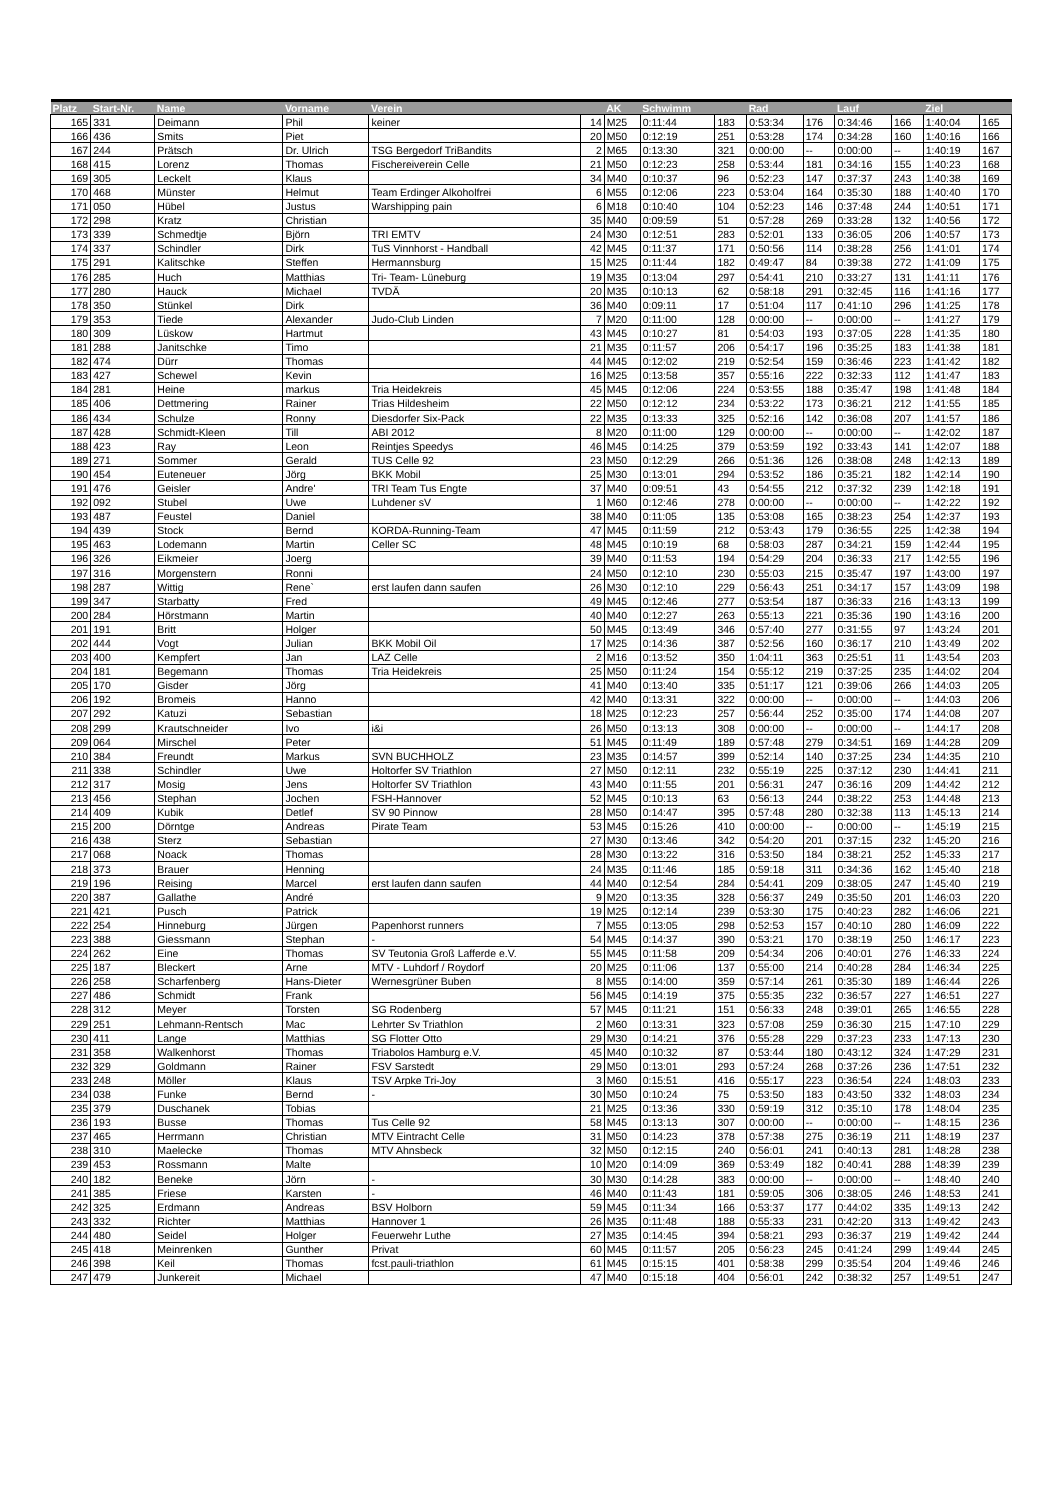| Platz | Start-Nr. | Name | Vorname | Verein | | AK | Schwimm | | Rad | | Lauf | | Ziel | |
| --- | --- | --- | --- | --- | --- | --- | --- | --- | --- | --- | --- | --- | --- | --- |
| 165 | 331 | Deimann | Phil | keiner | 14 | M25 | 0:11:44 | 183 | 0:53:34 | 176 | 0:34:46 | 166 | 1:40:04 | 165 |
| 166 | 436 | Smits | Piet | | 20 | M50 | 0:12:19 | 251 | 0:53:28 | 174 | 0:34:28 | 160 | 1:40:16 | 166 |
| 167 | 244 | Prätsch | Dr. Ulrich | TSG Bergedorf TriBandits | 2 | M65 | 0:13:30 | 321 | 0:00:00 | -- | 0:00:00 | -- | 1:40:19 | 167 |
| 168 | 415 | Lorenz | Thomas | Fischereiverein Celle | 21 | M50 | 0:12:23 | 258 | 0:53:44 | 181 | 0:34:16 | 155 | 1:40:23 | 168 |
| 169 | 305 | Leckelt | Klaus | | 34 | M40 | 0:10:37 | 96 | 0:52:23 | 147 | 0:37:37 | 243 | 1:40:38 | 169 |
| 170 | 468 | Münster | Helmut | Team Erdinger Alkoholfrei | 6 | M55 | 0:12:06 | 223 | 0:53:04 | 164 | 0:35:30 | 188 | 1:40:40 | 170 |
| 171 | 050 | Hübel | Justus | Warshipping pain | 6 | M18 | 0:10:40 | 104 | 0:52:23 | 146 | 0:37:48 | 244 | 1:40:51 | 171 |
| 172 | 298 | Kratz | Christian | | 35 | M40 | 0:09:59 | 51 | 0:57:28 | 269 | 0:33:28 | 132 | 1:40:56 | 172 |
| 173 | 339 | Schmedtje | Björn | TRI EMTV | 24 | M30 | 0:12:51 | 283 | 0:52:01 | 133 | 0:36:05 | 206 | 1:40:57 | 173 |
| 174 | 337 | Schindler | Dirk | TuS Vinnhorst - Handball | 42 | M45 | 0:11:37 | 171 | 0:50:56 | 114 | 0:38:28 | 256 | 1:41:01 | 174 |
| 175 | 291 | Kalitschke | Steffen | Hermannsburg | 15 | M25 | 0:11:44 | 182 | 0:49:47 | 84 | 0:39:38 | 272 | 1:41:09 | 175 |
| 176 | 285 | Huch | Matthias | Tri- Team- Lüneburg | 19 | M35 | 0:13:04 | 297 | 0:54:41 | 210 | 0:33:27 | 131 | 1:41:11 | 176 |
| 177 | 280 | Hauck | Michael | TVDÄ | 20 | M35 | 0:10:13 | 62 | 0:58:18 | 291 | 0:32:45 | 116 | 1:41:16 | 177 |
| 178 | 350 | Stünkel | Dirk | | 36 | M40 | 0:09:11 | 17 | 0:51:04 | 117 | 0:41:10 | 296 | 1:41:25 | 178 |
| 179 | 353 | Tiede | Alexander | Judo-Club Linden | 7 | M20 | 0:11:00 | 128 | 0:00:00 | -- | 0:00:00 | -- | 1:41:27 | 179 |
| 180 | 309 | Lüskow | Hartmut | | 43 | M45 | 0:10:27 | 81 | 0:54:03 | 193 | 0:37:05 | 228 | 1:41:35 | 180 |
| 181 | 288 | Janitschke | Timo | | 21 | M35 | 0:11:57 | 206 | 0:54:17 | 196 | 0:35:25 | 183 | 1:41:38 | 181 |
| 182 | 474 | Dürr | Thomas | | 44 | M45 | 0:12:02 | 219 | 0:52:54 | 159 | 0:36:46 | 223 | 1:41:42 | 182 |
| 183 | 427 | Schewel | Kevin | | 16 | M25 | 0:13:58 | 357 | 0:55:16 | 222 | 0:32:33 | 112 | 1:41:47 | 183 |
| 184 | 281 | Heine | markus | Tria Heidekreis | 45 | M45 | 0:12:06 | 224 | 0:53:55 | 188 | 0:35:47 | 198 | 1:41:48 | 184 |
| 185 | 406 | Dettmering | Rainer | Trias Hildesheim | 22 | M50 | 0:12:12 | 234 | 0:53:22 | 173 | 0:36:21 | 212 | 1:41:55 | 185 |
| 186 | 434 | Schulze | Ronny | Diesdorfer Six-Pack | 22 | M35 | 0:13:33 | 325 | 0:52:16 | 142 | 0:36:08 | 207 | 1:41:57 | 186 |
| 187 | 428 | Schmidt-Kleen | Till | ABI 2012 | 8 | M20 | 0:11:00 | 129 | 0:00:00 | -- | 0:00:00 | -- | 1:42:02 | 187 |
| 188 | 423 | Ray | Leon | Reintjes Speedys | 46 | M45 | 0:14:25 | 379 | 0:53:59 | 192 | 0:33:43 | 141 | 1:42:07 | 188 |
| 189 | 271 | Sommer | Gerald | TUS Celle 92 | 23 | M50 | 0:12:29 | 266 | 0:51:36 | 126 | 0:38:08 | 248 | 1:42:13 | 189 |
| 190 | 454 | Euteneuer | Jörg | BKK Mobil | 25 | M30 | 0:13:01 | 294 | 0:53:52 | 186 | 0:35:21 | 182 | 1:42:14 | 190 |
| 191 | 476 | Geisler | Andre' | TRI Team Tus Engte | 37 | M40 | 0:09:51 | 43 | 0:54:55 | 212 | 0:37:32 | 239 | 1:42:18 | 191 |
| 192 | 092 | Stubel | Uwe | Luhdener sV | 1 | M60 | 0:12:46 | 278 | 0:00:00 | -- | 0:00:00 | -- | 1:42:22 | 192 |
| 193 | 487 | Feustel | Daniel | | 38 | M40 | 0:11:05 | 135 | 0:53:08 | 165 | 0:38:23 | 254 | 1:42:37 | 193 |
| 194 | 439 | Stock | Bernd | KORDA-Running-Team | 47 | M45 | 0:11:59 | 212 | 0:53:43 | 179 | 0:36:55 | 225 | 1:42:38 | 194 |
| 195 | 463 | Lodemann | Martin | Celler SC | 48 | M45 | 0:10:19 | 68 | 0:58:03 | 287 | 0:34:21 | 159 | 1:42:44 | 195 |
| 196 | 326 | Eikmeier | Joerg | | 39 | M40 | 0:11:53 | 194 | 0:54:29 | 204 | 0:36:33 | 217 | 1:42:55 | 196 |
| 197 | 316 | Morgenstern | Ronni | | 24 | M50 | 0:12:10 | 230 | 0:55:03 | 215 | 0:35:47 | 197 | 1:43:00 | 197 |
| 198 | 287 | Wittig | Rene` | erst laufen dann saufen | 26 | M30 | 0:12:10 | 229 | 0:56:43 | 251 | 0:34:17 | 157 | 1:43:09 | 198 |
| 199 | 347 | Starbatty | Fred | | 49 | M45 | 0:12:46 | 277 | 0:53:54 | 187 | 0:36:33 | 216 | 1:43:13 | 199 |
| 200 | 284 | Hörstmann | Martin | | 40 | M40 | 0:12:27 | 263 | 0:55:13 | 221 | 0:35:36 | 190 | 1:43:16 | 200 |
| 201 | 191 | Britt | Holger | | 50 | M45 | 0:13:49 | 346 | 0:57:40 | 277 | 0:31:55 | 97 | 1:43:24 | 201 |
| 202 | 444 | Vogt | Julian | BKK Mobil Oil | 17 | M25 | 0:14:36 | 387 | 0:52:56 | 160 | 0:36:17 | 210 | 1:43:49 | 202 |
| 203 | 400 | Kempfert | Jan | LAZ Celle | 2 | M16 | 0:13:52 | 350 | 1:04:11 | 363 | 0:25:51 | 11 | 1:43:54 | 203 |
| 204 | 181 | Begemann | Thomas | Tria Heidekreis | 25 | M50 | 0:11:24 | 154 | 0:55:12 | 219 | 0:37:25 | 235 | 1:44:02 | 204 |
| 205 | 170 | Gisder | Jörg | | 41 | M40 | 0:13:40 | 335 | 0:51:17 | 121 | 0:39:06 | 266 | 1:44:03 | 205 |
| 206 | 192 | Bromeis | Hanno | | 42 | M40 | 0:13:31 | 322 | 0:00:00 | -- | 0:00:00 | -- | 1:44:03 | 206 |
| 207 | 292 | Katuzi | Sebastian | | 18 | M25 | 0:12:23 | 257 | 0:56:44 | 252 | 0:35:00 | 174 | 1:44:08 | 207 |
| 208 | 299 | Krautschneider | Ivo | i&i | 26 | M50 | 0:13:13 | 308 | 0:00:00 | -- | 0:00:00 | -- | 1:44:17 | 208 |
| 209 | 064 | Mirschel | Peter | | 51 | M45 | 0:11:49 | 189 | 0:57:48 | 279 | 0:34:51 | 169 | 1:44:28 | 209 |
| 210 | 384 | Freundt | Markus | SVN BUCHHOLZ | 23 | M35 | 0:14:57 | 399 | 0:52:14 | 140 | 0:37:25 | 234 | 1:44:35 | 210 |
| 211 | 338 | Schindler | Uwe | Holtorfer SV Triathlon | 27 | M50 | 0:12:11 | 232 | 0:55:19 | 225 | 0:37:12 | 230 | 1:44:41 | 211 |
| 212 | 317 | Mosig | Jens | Holtorfer SV Triathlon | 43 | M40 | 0:11:55 | 201 | 0:56:31 | 247 | 0:36:16 | 209 | 1:44:42 | 212 |
| 213 | 456 | Stephan | Jochen | FSH-Hannover | 52 | M45 | 0:10:13 | 63 | 0:56:13 | 244 | 0:38:22 | 253 | 1:44:48 | 213 |
| 214 | 409 | Kubik | Detlef | SV 90 Pinnow | 28 | M50 | 0:14:47 | 395 | 0:57:48 | 280 | 0:32:38 | 113 | 1:45:13 | 214 |
| 215 | 200 | Dörntge | Andreas | Pirate Team | 53 | M45 | 0:15:26 | 410 | 0:00:00 | -- | 0:00:00 | -- | 1:45:19 | 215 |
| 216 | 438 | Sterz | Sebastian | | 27 | M30 | 0:13:46 | 342 | 0:54:20 | 201 | 0:37:15 | 232 | 1:45:20 | 216 |
| 217 | 068 | Noack | Thomas | | 28 | M30 | 0:13:22 | 316 | 0:53:50 | 184 | 0:38:21 | 252 | 1:45:33 | 217 |
| 218 | 373 | Brauer | Henning | | 24 | M35 | 0:11:46 | 185 | 0:59:18 | 311 | 0:34:36 | 162 | 1:45:40 | 218 |
| 219 | 196 | Reising | Marcel | erst laufen dann saufen | 44 | M40 | 0:12:54 | 284 | 0:54:41 | 209 | 0:38:05 | 247 | 1:45:40 | 219 |
| 220 | 387 | Gallathe | André | | 9 | M20 | 0:13:35 | 328 | 0:56:37 | 249 | 0:35:50 | 201 | 1:46:03 | 220 |
| 221 | 421 | Pusch | Patrick | | 19 | M25 | 0:12:14 | 239 | 0:53:30 | 175 | 0:40:23 | 282 | 1:46:06 | 221 |
| 222 | 254 | Hinneburg | Jürgen | Papenhorst runners | 7 | M55 | 0:13:05 | 298 | 0:52:53 | 157 | 0:40:10 | 280 | 1:46:09 | 222 |
| 223 | 388 | Giessmann | Stephan | - | 54 | M45 | 0:14:37 | 390 | 0:53:21 | 170 | 0:38:19 | 250 | 1:46:17 | 223 |
| 224 | 262 | Eine | Thomas | SV Teutonia Groß Lafferde e.V. | 55 | M45 | 0:11:58 | 209 | 0:54:34 | 206 | 0:40:01 | 276 | 1:46:33 | 224 |
| 225 | 187 | Bleckert | Arne | MTV - Luhdorf / Roydorf | 20 | M25 | 0:11:06 | 137 | 0:55:00 | 214 | 0:40:28 | 284 | 1:46:34 | 225 |
| 226 | 258 | Scharfenberg | Hans-Dieter | Wernesgrüner Buben | 8 | M55 | 0:14:00 | 359 | 0:57:14 | 261 | 0:35:30 | 189 | 1:46:44 | 226 |
| 227 | 486 | Schmidt | Frank | | 56 | M45 | 0:14:19 | 375 | 0:55:35 | 232 | 0:36:57 | 227 | 1:46:51 | 227 |
| 228 | 312 | Meyer | Torsten | SG Rodenberg | 57 | M45 | 0:11:21 | 151 | 0:56:33 | 248 | 0:39:01 | 265 | 1:46:55 | 228 |
| 229 | 251 | Lehmann-Rentsch | Mac | Lehrter Sv Triathlon | 2 | M60 | 0:13:31 | 323 | 0:57:08 | 259 | 0:36:30 | 215 | 1:47:10 | 229 |
| 230 | 411 | Lange | Matthias | SG Flotter Otto | 29 | M30 | 0:14:21 | 376 | 0:55:28 | 229 | 0:37:23 | 233 | 1:47:13 | 230 |
| 231 | 358 | Walkenhorst | Thomas | Triabolos Hamburg e.V. | 45 | M40 | 0:10:32 | 87 | 0:53:44 | 180 | 0:43:12 | 324 | 1:47:29 | 231 |
| 232 | 329 | Goldmann | Rainer | FSV Sarstedt | 29 | M50 | 0:13:01 | 293 | 0:57:24 | 268 | 0:37:26 | 236 | 1:47:51 | 232 |
| 233 | 248 | Möller | Klaus | TSV Arpke Tri-Joy | 3 | M60 | 0:15:51 | 416 | 0:55:17 | 223 | 0:36:54 | 224 | 1:48:03 | 233 |
| 234 | 038 | Funke | Bernd | - | 30 | M50 | 0:10:24 | 75 | 0:53:50 | 183 | 0:43:50 | 332 | 1:48:03 | 234 |
| 235 | 379 | Duschanek | Tobias | | 21 | M25 | 0:13:36 | 330 | 0:59:19 | 312 | 0:35:10 | 178 | 1:48:04 | 235 |
| 236 | 193 | Busse | Thomas | Tus Celle 92 | 58 | M45 | 0:13:13 | 307 | 0:00:00 | -- | 0:00:00 | -- | 1:48:15 | 236 |
| 237 | 465 | Herrmann | Christian | MTV Eintracht Celle | 31 | M50 | 0:14:23 | 378 | 0:57:38 | 275 | 0:36:19 | 211 | 1:48:19 | 237 |
| 238 | 310 | Maelecke | Thomas | MTV Ahnsbeck | 32 | M50 | 0:12:15 | 240 | 0:56:01 | 241 | 0:40:13 | 281 | 1:48:28 | 238 |
| 239 | 453 | Rossmann | Malte | | 10 | M20 | 0:14:09 | 369 | 0:53:49 | 182 | 0:40:41 | 288 | 1:48:39 | 239 |
| 240 | 182 | Beneke | Jörn | - | 30 | M30 | 0:14:28 | 383 | 0:00:00 | -- | 0:00:00 | -- | 1:48:40 | 240 |
| 241 | 385 | Friese | Karsten | - | 46 | M40 | 0:11:43 | 181 | 0:59:05 | 306 | 0:38:05 | 246 | 1:48:53 | 241 |
| 242 | 325 | Erdmann | Andreas | BSV Holborn | 59 | M45 | 0:11:34 | 166 | 0:53:37 | 177 | 0:44:02 | 335 | 1:49:13 | 242 |
| 243 | 332 | Richter | Matthias | Hannover 1 | 26 | M35 | 0:11:48 | 188 | 0:55:33 | 231 | 0:42:20 | 313 | 1:49:42 | 243 |
| 244 | 480 | Seidel | Holger | Feuerwehr Luthe | 27 | M35 | 0:14:45 | 394 | 0:58:21 | 293 | 0:36:37 | 219 | 1:49:42 | 244 |
| 245 | 418 | Meinrenken | Gunther | Privat | 60 | M45 | 0:11:57 | 205 | 0:56:23 | 245 | 0:41:24 | 299 | 1:49:44 | 245 |
| 246 | 398 | Keil | Thomas | fcst.pauli-triathlon | 61 | M45 | 0:15:15 | 401 | 0:58:38 | 299 | 0:35:54 | 204 | 1:49:46 | 246 |
| 247 | 479 | Junkereit | Michael | | 47 | M40 | 0:15:18 | 404 | 0:56:01 | 242 | 0:38:32 | 257 | 1:49:51 | 247 |